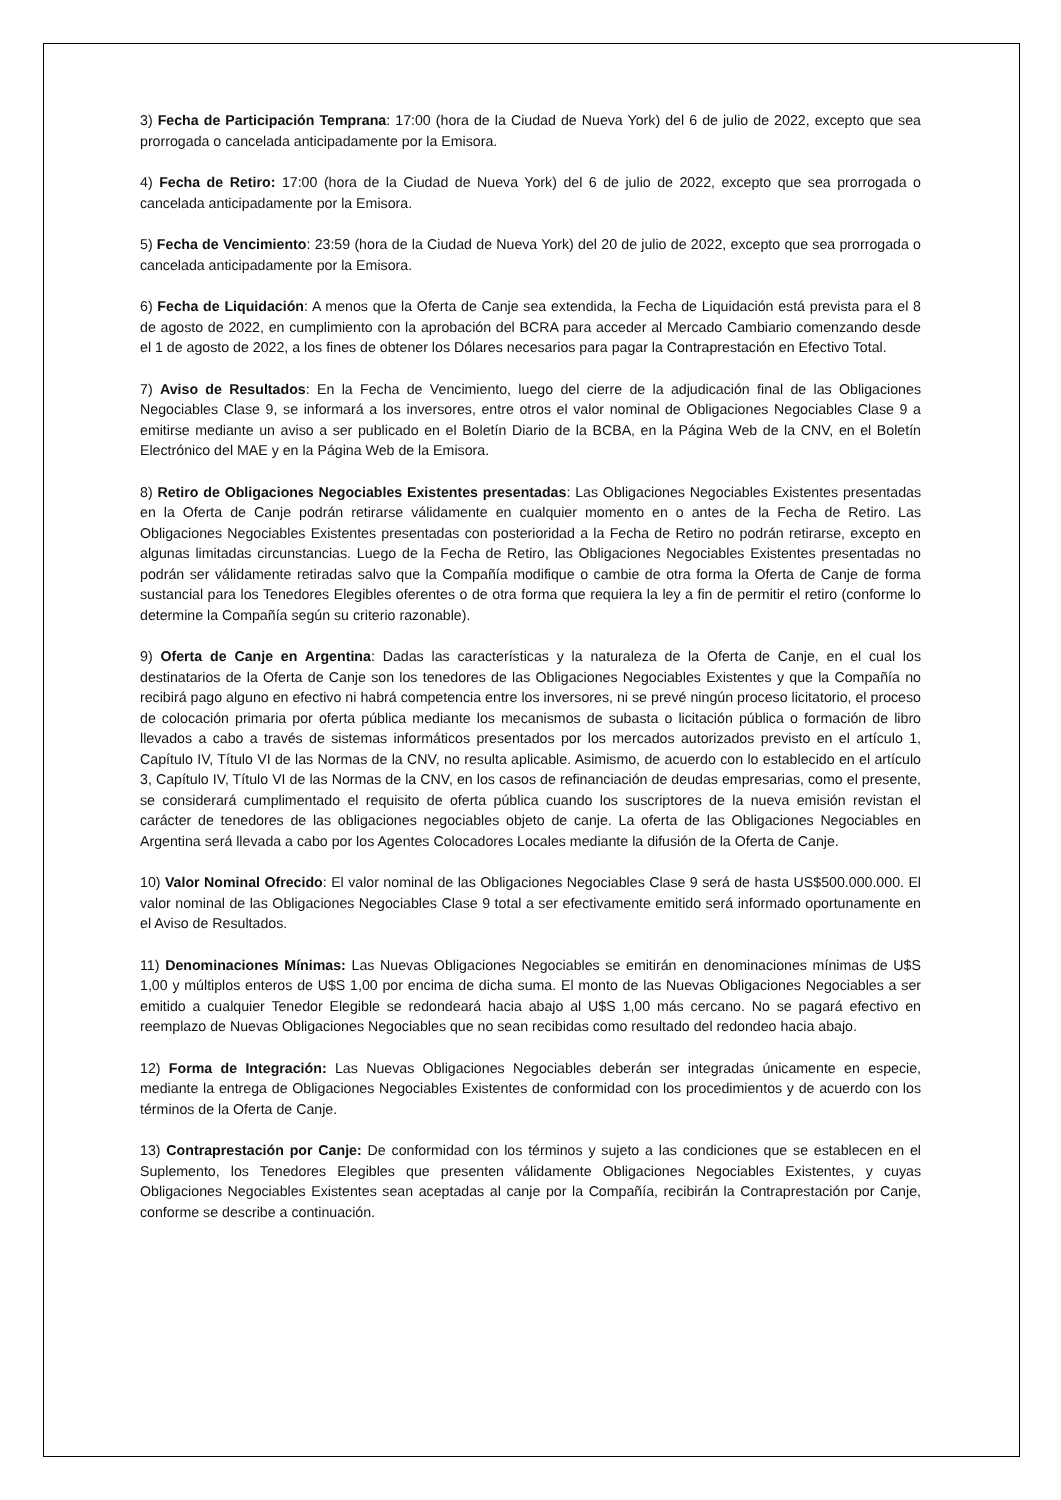3) Fecha de Participación Temprana: 17:00 (hora de la Ciudad de Nueva York) del 6 de julio de 2022, excepto que sea prorrogada o cancelada anticipadamente por la Emisora.
4) Fecha de Retiro: 17:00 (hora de la Ciudad de Nueva York) del 6 de julio de 2022, excepto que sea prorrogada o cancelada anticipadamente por la Emisora.
5) Fecha de Vencimiento: 23:59 (hora de la Ciudad de Nueva York) del 20 de julio de 2022, excepto que sea prorrogada o cancelada anticipadamente por la Emisora.
6) Fecha de Liquidación: A menos que la Oferta de Canje sea extendida, la Fecha de Liquidación está prevista para el 8 de agosto de 2022, en cumplimiento con la aprobación del BCRA para acceder al Mercado Cambiario comenzando desde el 1 de agosto de 2022, a los fines de obtener los Dólares necesarios para pagar la Contraprestación en Efectivo Total.
7) Aviso de Resultados: En la Fecha de Vencimiento, luego del cierre de la adjudicación final de las Obligaciones Negociables Clase 9, se informará a los inversores, entre otros el valor nominal de Obligaciones Negociables Clase 9 a emitirse mediante un aviso a ser publicado en el Boletín Diario de la BCBA, en la Página Web de la CNV, en el Boletín Electrónico del MAE y en la Página Web de la Emisora.
8) Retiro de Obligaciones Negociables Existentes presentadas: Las Obligaciones Negociables Existentes presentadas en la Oferta de Canje podrán retirarse válidamente en cualquier momento en o antes de la Fecha de Retiro. Las Obligaciones Negociables Existentes presentadas con posterioridad a la Fecha de Retiro no podrán retirarse, excepto en algunas limitadas circunstancias. Luego de la Fecha de Retiro, las Obligaciones Negociables Existentes presentadas no podrán ser válidamente retiradas salvo que la Compañía modifique o cambie de otra forma la Oferta de Canje de forma sustancial para los Tenedores Elegibles oferentes o de otra forma que requiera la ley a fin de permitir el retiro (conforme lo determine la Compañía según su criterio razonable).
9) Oferta de Canje en Argentina: Dadas las características y la naturaleza de la Oferta de Canje, en el cual los destinatarios de la Oferta de Canje son los tenedores de las Obligaciones Negociables Existentes y que la Compañía no recibirá pago alguno en efectivo ni habrá competencia entre los inversores, ni se prevé ningún proceso licitatorio, el proceso de colocación primaria por oferta pública mediante los mecanismos de subasta o licitación pública o formación de libro llevados a cabo a través de sistemas informáticos presentados por los mercados autorizados previsto en el artículo 1, Capítulo IV, Título VI de las Normas de la CNV, no resulta aplicable. Asimismo, de acuerdo con lo establecido en el artículo 3, Capítulo IV, Título VI de las Normas de la CNV, en los casos de refinanciación de deudas empresarias, como el presente, se considerará cumplimentado el requisito de oferta pública cuando los suscriptores de la nueva emisión revistan el carácter de tenedores de las obligaciones negociables objeto de canje. La oferta de las Obligaciones Negociables en Argentina será llevada a cabo por los Agentes Colocadores Locales mediante la difusión de la Oferta de Canje.
10) Valor Nominal Ofrecido: El valor nominal de las Obligaciones Negociables Clase 9 será de hasta US$500.000.000. El valor nominal de las Obligaciones Negociables Clase 9 total a ser efectivamente emitido será informado oportunamente en el Aviso de Resultados.
11) Denominaciones Mínimas: Las Nuevas Obligaciones Negociables se emitirán en denominaciones mínimas de U$S 1,00 y múltiplos enteros de U$S 1,00 por encima de dicha suma. El monto de las Nuevas Obligaciones Negociables a ser emitido a cualquier Tenedor Elegible se redondeará hacia abajo al U$S 1,00 más cercano. No se pagará efectivo en reemplazo de Nuevas Obligaciones Negociables que no sean recibidas como resultado del redondeo hacia abajo.
12) Forma de Integración: Las Nuevas Obligaciones Negociables deberán ser integradas únicamente en especie, mediante la entrega de Obligaciones Negociables Existentes de conformidad con los procedimientos y de acuerdo con los términos de la Oferta de Canje.
13) Contraprestación por Canje: De conformidad con los términos y sujeto a las condiciones que se establecen en el Suplemento, los Tenedores Elegibles que presenten válidamente Obligaciones Negociables Existentes, y cuyas Obligaciones Negociables Existentes sean aceptadas al canje por la Compañía, recibirán la Contraprestación por Canje, conforme se describe a continuación.